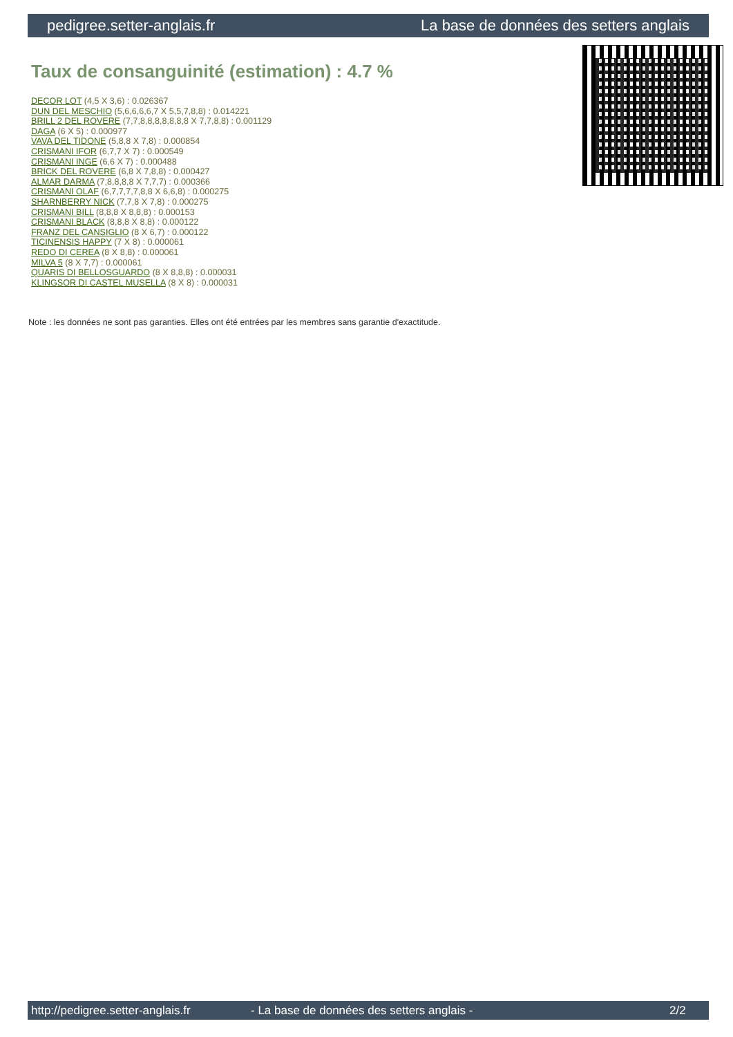pedigree.setter-anglais.fr La base de données des setters anglais
Taux de consanguinité (estimation) : 4.7 %
DECOR LOT (4,5 X 3,6) : 0.026367
DUN DEL MESCHIO (5,6,6,6,6,7 X 5,5,7,8,8) : 0.014221
BRILL 2 DEL ROVERE (7,7,8,8,8,8,8,8,8 X 7,7,8,8) : 0.001129
DAGA (6 X 5) : 0.000977
VAVA DEL TIDONE (5,8,8 X 7,8) : 0.000854
CRISMANI IFOR (6,7,7 X 7) : 0.000549
CRISMANI INGE (6,6 X 7) : 0.000488
BRICK DEL ROVERE (6,8 X 7,8,8) : 0.000427
ALMAR DARMA (7,8,8,8,8 X 7,7,7) : 0.000366
CRISMANI OLAF (6,7,7,7,7,8,8 X 6,6,8) : 0.000275
SHARNBERRY NICK (7,7,8 X 7,8) : 0.000275
CRISMANI BILL (8,8,8 X 8,8,8) : 0.000153
CRISMANI BLACK (8,8,8 X 8,8) : 0.000122
FRANZ DEL CANSIGLIO (8 X 6,7) : 0.000122
TICINENSIS HAPPY (7 X 8) : 0.000061
REDO DI CEREA (8 X 8,8) : 0.000061
MILVA 5 (8 X 7,7) : 0.000061
QUARIS DI BELLOSGUARDO (8 X 8,8,8) : 0.000031
KLINGSOR DI CASTEL MUSELLA (8 X 8) : 0.000031
Note : les données ne sont pas garanties. Elles ont été entrées par les membres sans garantie d'exactitude.
http://pedigree.setter-anglais.fr - La base de données des setters anglais - 2/2